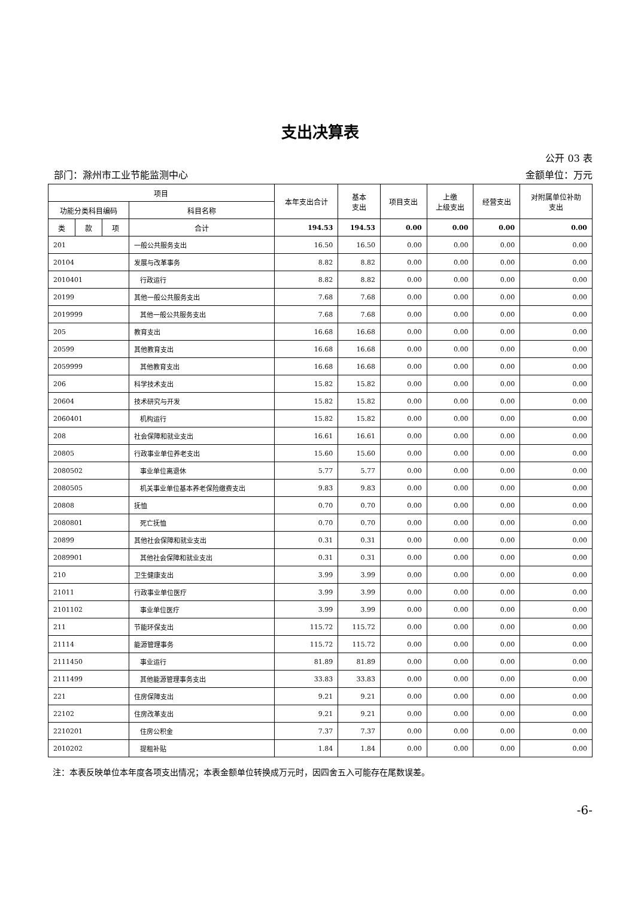支出决算表
公开 03 表
部门：滁州市工业节能监测中心 金额单位：万元
| 项目 | | | | 本年支出合计 | 基本 支出 | 项目支出 | 上缴 上级支出 | 经营支出 | 对附属单位补助 支出 |
| --- | --- | --- | --- | --- | --- | --- | --- | --- | --- |
| 功能分类科目编码 | | | 科目名称 | | | | | | |
| 类 | 款 | 项 | 合计 | 194.53 | 194.53 | 0.00 | 0.00 | 0.00 | 0.00 |
| 201 | | | 一般公共服务支出 | 16.50 | 16.50 | 0.00 | 0.00 | 0.00 | 0.00 |
| 20104 | | | 发展与改革事务 | 8.82 | 8.82 | 0.00 | 0.00 | 0.00 | 0.00 |
| 2010401 | | | 行政运行 | 8.82 | 8.82 | 0.00 | 0.00 | 0.00 | 0.00 |
| 20199 | | | 其他一般公共服务支出 | 7.68 | 7.68 | 0.00 | 0.00 | 0.00 | 0.00 |
| 2019999 | | | 其他一般公共服务支出 | 7.68 | 7.68 | 0.00 | 0.00 | 0.00 | 0.00 |
| 205 | | | 教育支出 | 16.68 | 16.68 | 0.00 | 0.00 | 0.00 | 0.00 |
| 20599 | | | 其他教育支出 | 16.68 | 16.68 | 0.00 | 0.00 | 0.00 | 0.00 |
| 2059999 | | | 其他教育支出 | 16.68 | 16.68 | 0.00 | 0.00 | 0.00 | 0.00 |
| 206 | | | 科学技术支出 | 15.82 | 15.82 | 0.00 | 0.00 | 0.00 | 0.00 |
| 20604 | | | 技术研究与开发 | 15.82 | 15.82 | 0.00 | 0.00 | 0.00 | 0.00 |
| 2060401 | | | 机构运行 | 15.82 | 15.82 | 0.00 | 0.00 | 0.00 | 0.00 |
| 208 | | | 社会保障和就业支出 | 16.61 | 16.61 | 0.00 | 0.00 | 0.00 | 0.00 |
| 20805 | | | 行政事业单位养老支出 | 15.60 | 15.60 | 0.00 | 0.00 | 0.00 | 0.00 |
| 2080502 | | | 事业单位离退休 | 5.77 | 5.77 | 0.00 | 0.00 | 0.00 | 0.00 |
| 2080505 | | | 机关事业单位基本养老保险缴费支出 | 9.83 | 9.83 | 0.00 | 0.00 | 0.00 | 0.00 |
| 20808 | | | 抚恤 | 0.70 | 0.70 | 0.00 | 0.00 | 0.00 | 0.00 |
| 2080801 | | | 死亡抚恤 | 0.70 | 0.70 | 0.00 | 0.00 | 0.00 | 0.00 |
| 20899 | | | 其他社会保障和就业支出 | 0.31 | 0.31 | 0.00 | 0.00 | 0.00 | 0.00 |
| 2089901 | | | 其他社会保障和就业支出 | 0.31 | 0.31 | 0.00 | 0.00 | 0.00 | 0.00 |
| 210 | | | 卫生健康支出 | 3.99 | 3.99 | 0.00 | 0.00 | 0.00 | 0.00 |
| 21011 | | | 行政事业单位医疗 | 3.99 | 3.99 | 0.00 | 0.00 | 0.00 | 0.00 |
| 2101102 | | | 事业单位医疗 | 3.99 | 3.99 | 0.00 | 0.00 | 0.00 | 0.00 |
| 211 | | | 节能环保支出 | 115.72 | 115.72 | 0.00 | 0.00 | 0.00 | 0.00 |
| 21114 | | | 能源管理事务 | 115.72 | 115.72 | 0.00 | 0.00 | 0.00 | 0.00 |
| 2111450 | | | 事业运行 | 81.89 | 81.89 | 0.00 | 0.00 | 0.00 | 0.00 |
| 2111499 | | | 其他能源管理事务支出 | 33.83 | 33.83 | 0.00 | 0.00 | 0.00 | 0.00 |
| 221 | | | 住房保障支出 | 9.21 | 9.21 | 0.00 | 0.00 | 0.00 | 0.00 |
| 22102 | | | 住房改革支出 | 9.21 | 9.21 | 0.00 | 0.00 | 0.00 | 0.00 |
| 2210201 | | | 住房公积金 | 7.37 | 7.37 | 0.00 | 0.00 | 0.00 | 0.00 |
| 2010202 | | | 提租补贴 | 1.84 | 1.84 | 0.00 | 0.00 | 0.00 | 0.00 |
注：本表反映单位本年度各项支出情况；本表金额单位转换成万元时，因四舍五入可能存在尾数误差。
-6-